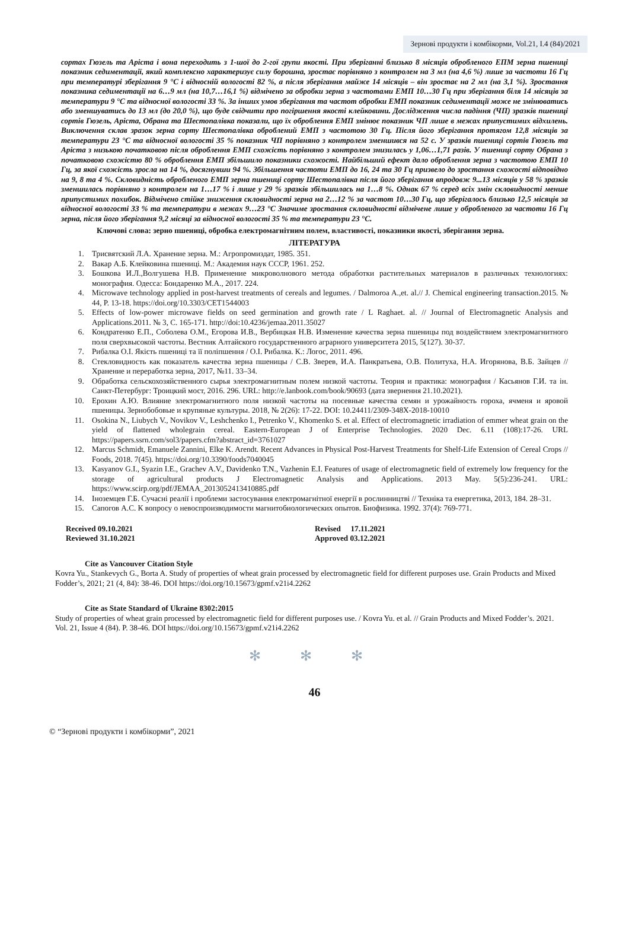Зернові продукти і комбікорми, Vol.21, I.4 (84)/2021
сортах Гюзель та Аріста і вона переходить з 1-шої до 2-гої групи якості. При зберіганні близько 8 місяців обробленого ЕПМ зерна пшениці показник седиментації, який комплексно характеризує силу борошна, зростає порівняно з контролем на 3 мл (на 4,6 %) лише за частоти 16 Гц при температурі зберігання 9 °С і відносній вологості 82 %, а після зберігання майже 14 місяців – він зростає на 2 мл (на 3,1 %). Зростання показника седиментації на 6…9 мл (на 10,7…16,1 %) відмічено за обробки зерна з частотами ЕМП 10…30 Гц при зберігання біля 14 місяців за температури 9 °С та відносної вологості 33 %. За інших умов зберігання та частот обробки ЕМП показник седиментації може не змінюватись або зменшуватись до 13 мл (до 20,0 %), що буде свідчити про погіршення якості клейковини. Дослідження числа падіння (ЧП) зразків пшениці сортів Гюзель, Аріста, Обрана та Шестопалівка показали, що їх оброблення ЕМП змінює показник ЧП лише в межах припустимих відхилень. Виключення склав зразок зерна сорту Шестопалівка оброблений ЕМП з частотою 30 Гц. Після його зберігання протягом 12,8 місяців за температури 23 °С та відносної вологості 35 % показник ЧП порівняно з контролем зменшився на 52 с. У зразків пшениці сортів Гюзель та Аріста з низькою початковою після оброблення ЕМП схожість порівняно з контролем знизилась у 1,06…1,71 разів. У пшениці сорту Обрана з початковою схожістю 80 % оброблення ЕМП збільшило показники схожості. Найбільший ефект дало оброблення зерна з частотою ЕМП 10 Гц, за якої схожість зросла на 14 %, досягнувши 94 %. Збільшення частоти ЕМП до 16, 24 та 30 Гц призвело до зростання схожості відповідно на 9, 8 та 4 %. Скловидність обробленого ЕМП зерна пшениці сорту Шестопалівка після його зберігання впродовж 9...13 місяців у 58 % зразків зменшилась порівняно з контролем на 1…17 % і лише у 29 % зразків збільшилась на 1…8 %. Однак 67 % серед всіх змін скловидності менше припустимих похибок. Відмічено стійке зниження скловидності зерна на 2…12 % за частот 10…30 Гц, що зберігалось близько 12,5 місяців за відносної вологості 33 % та температури в межах 9…23 °С Значиме зростання скловидності відмічене лише у обробленого за частоти 16 Гц зерна, після його зберігання 9,2 місяці за відносної вологості 35 % та температури 23 °С.
Ключові слова: зерно пшениці, обробка електромагнітним полем, властивості, показники якості, зберігання зерна.
ЛІТЕРАТУРА
1. Трисвятский Л.А. Хранение зерна. М.: Агропромиздат, 1985. 351.
2. Вакар А.Б. Клейковина пшениці. М.: Академия наук СССР, 1961. 252.
3. Бошкова И.Л.,Волгушева Н.В. Применение микроволнового метода обработки растительных материалов в различных технологиях: монография. Одесса: Бондаренко М.А., 2017. 224.
4. Microwave technology applied in post-harvest treatments of cereals and legumes. / Dalmoroa A.,et. al.// J. Chemical engineering transaction.2015. № 44, P. 13-18. https://doi.org/10.3303/CET1544003
5. Effects of low-power microwave fields on seed germination and growth rate / L Raghaet. al. // Journal of Electromagnetic Analysis and Applications.2011. № 3, C. 165-171. http://doi:10.4236/jemaa.2011.35027
6. Кондратенко Е.П., Соболева О.М., Егорова И.В., Вербицкая Н.В. Изменение качества зерна пшеницы под воздействием электромагнитного поля сверхвысокой частоты. Вестник Алтайского государственного аграрного университета 2015, 5(127). 30-37.
7. Рибалка О.І. Якість пшениці та її поліпшення / О.І. Рибалка. К.: Логос, 2011. 496.
8. Стекловидность как показатель качества зерна пшеницы / С.В. Зверев, И.А. Панкратьева, О.В. Политуха, Н.А. Игорянова, В.Б. Зайцев // Хранение и переработка зерна, 2017, №11. 33–34.
9. Обработка сельскохозяйственного сырья электромагнитным полем низкой частоты. Теория и практика: монография / Касьянов Г.И. та ін. Санкт-Петербург: Троицкий мост, 2016. 296. URL: http://e.lanbook.com/book/90693 (дата звернення 21.10.2021).
10. Ерохин А.Ю. Влияние электромагнитного поля низкой частоты на посевные качества семян и урожайность гороха, ячменя и яровой пшеницы. Зернобобовые и крупяные культуры. 2018, № 2(26): 17-22. DOI: 10.24411/2309-348X-2018-10010
11. Osokina N., Liubych V., Novikov V., Leshchenko I., Petrenko V., Khomenko S. et al. Effect of electromagnetic irradiation of emmer wheat grain on the yield of flattened wholegrain cereal. Eastern-European J of Enterprise Technologies. 2020 Dec. 6.11 (108):17-26. URL https://papers.ssrn.com/sol3/papers.cfm?abstract_id=3761027
12. Marcus Schmidt, Emanuele Zannini, Elke K. Arendt. Recent Advances in Physical Post-Harvest Treatments for Shelf-Life Extension of Cereal Crops // Foods, 2018. 7(45). https://doi.org/10.3390/foods7040045
13. Kasyanov G.I., Syazin I.E., Grachev A.V., Davidenko T.N., Vazhenin E.I. Features of usage of electromagnetic field of extremely low frequency for the storage of agricultural products J Electromagnetic Analysis and Applications. 2013 May. 5(5):236-241. URL: https://www.scirp.org/pdf/JEMAA_2013052413410885.pdf
14. Іноземцев Г.Б. Сучасні реалії і проблеми застосування електромагнітної енергії в рослинництві // Техніка та енергетика, 2013, 184. 28–31.
15. Сапогов А.С. К вопросу о невоспроизводимости магнитобиологических опытов. Биофизика. 1992. 37(4): 769-771.
Received 09.10.2021
Reviewed 31.10.2021
Revised 17.11.2021
Approved 03.12.2021
Cite as Vancouver Citation Style
Kovra Yu., Stankevych G., Borta A. Study of properties of wheat grain processed by electromagnetic field for different purposes use. Grain Products and Mixed Fodder’s, 2021; 21 (4, 84): 38-46. DOI https://doi.org/10.15673/gpmf.v21i4.2262
Cite as State Standard of Ukraine 8302:2015
Study of properties of wheat grain processed by electromagnetic field for different purposes use. / Kovra Yu. et al. // Grain Products and Mixed Fodder’s. 2021. Vol. 21, Issue 4 (84). P. 38-46. DOI https://doi.org/10.15673/gpmf.v21i4.2262
✻ ✻ ✻
46
© “Зернові продукти і комбікорми”, 2021